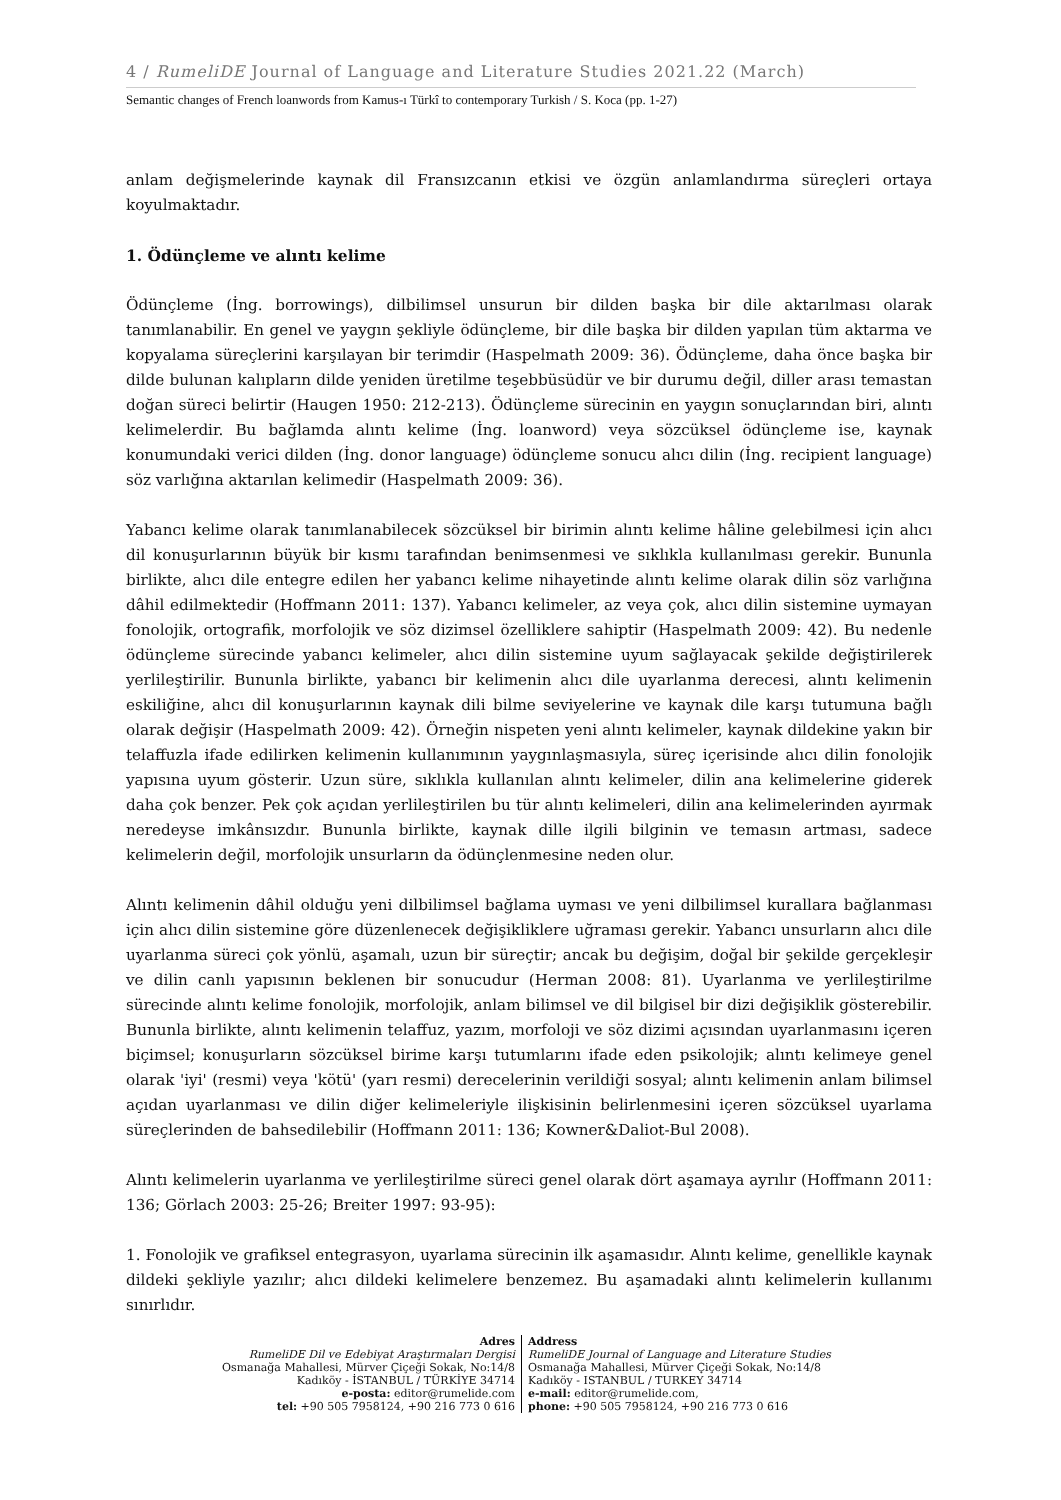4 / RumeliDE Journal of Language and Literature Studies 2021.22 (March)
Semantic changes of French loanwords from Kamus-ı Türkî to contemporary Turkish / S. Koca (pp. 1-27)
anlam değişmelerinde kaynak dil Fransızcanın etkisi ve özgün anlamlandırma süreçleri ortaya koyulmaktadır.
1. Ödünçleme ve alıntı kelime
Ödünçleme (İng. borrowings), dilbilimsel unsurun bir dilden başka bir dile aktarılması olarak tanımlanabilir. En genel ve yaygın şekliyle ödünçleme, bir dile başka bir dilden yapılan tüm aktarma ve kopyalama süreçlerini karşılayan bir terimdir (Haspelmath 2009: 36). Ödünçleme, daha önce başka bir dilde bulunan kalıpların dilde yeniden üretilme teşebbüsüdür ve bir durumu değil, diller arası temastan doğan süreci belirtir (Haugen 1950: 212-213). Ödünçleme sürecinin en yaygın sonuçlarından biri, alıntı kelimelerdir. Bu bağlamda alıntı kelime (İng. loanword) veya sözcüksel ödünçleme ise, kaynak konumundaki verici dilden (İng. donor language) ödünçleme sonucu alıcı dilin (İng. recipient language) söz varlığına aktarılan kelimedir (Haspelmath 2009: 36).
Yabancı kelime olarak tanımlanabilecek sözcüksel bir birimin alıntı kelime hâline gelebilmesi için alıcı dil konuşurlarının büyük bir kısmı tarafından benimsenmesi ve sıklıkla kullanılması gerekir. Bununla birlikte, alıcı dile entegre edilen her yabancı kelime nihayetinde alıntı kelime olarak dilin söz varlığına dâhil edilmektedir (Hoffmann 2011: 137). Yabancı kelimeler, az veya çok, alıcı dilin sistemine uymayan fonolojik, ortografik, morfolojik ve söz dizimsel özelliklere sahiptir (Haspelmath 2009: 42). Bu nedenle ödünçleme sürecinde yabancı kelimeler, alıcı dilin sistemine uyum sağlayacak şekilde değiştirilerek yerlileştirilir. Bununla birlikte, yabancı bir kelimenin alıcı dile uyarlanma derecesi, alıntı kelimenin eskiliğine, alıcı dil konuşurlarının kaynak dili bilme seviyelerine ve kaynak dile karşı tutumuna bağlı olarak değişir (Haspelmath 2009: 42). Örneğin nispeten yeni alıntı kelimeler, kaynak dildekine yakın bir telaffuzla ifade edilirken kelimenin kullanımının yaygınlaşmasıyla, süreç içerisinde alıcı dilin fonolojik yapısına uyum gösterir. Uzun süre, sıklıkla kullanılan alıntı kelimeler, dilin ana kelimelerine giderek daha çok benzer. Pek çok açıdan yerlileştirilen bu tür alıntı kelimeleri, dilin ana kelimelerinden ayırmak neredeyse imkânsızdır. Bununla birlikte, kaynak dille ilgili bilginin ve temasın artması, sadece kelimelerin değil, morfolojik unsurların da ödünçlenmesine neden olur.
Alıntı kelimenin dâhil olduğu yeni dilbilimsel bağlama uyması ve yeni dilbilimsel kurallara bağlanması için alıcı dilin sistemine göre düzenlenecek değişikliklere uğraması gerekir. Yabancı unsurların alıcı dile uyarlanma süreci çok yönlü, aşamalı, uzun bir süreçtir; ancak bu değişim, doğal bir şekilde gerçekleşir ve dilin canlı yapısının beklenen bir sonucudur (Herman 2008: 81). Uyarlanma ve yerlileştirilme sürecinde alıntı kelime fonolojik, morfolojik, anlam bilimsel ve dil bilgisel bir dizi değişiklik gösterebilir. Bununla birlikte, alıntı kelimenin telaffuz, yazım, morfoloji ve söz dizimi açısından uyarlanmasını içeren biçimsel; konuşurların sözcüksel birime karşı tutumlarını ifade eden psikolojik; alıntı kelimeye genel olarak 'iyi' (resmi) veya 'kötü' (yarı resmi) derecelerinin verildiği sosyal; alıntı kelimenin anlam bilimsel açıdan uyarlanması ve dilin diğer kelimeleriyle ilişkisinin belirlenmesini içeren sözcüksel uyarlama süreçlerinden de bahsedilebilir (Hoffmann 2011: 136; Kowner&Daliot-Bul 2008).
Alıntı kelimelerin uyarlanma ve yerlileştirilme süreci genel olarak dört aşamaya ayrılır (Hoffmann 2011: 136; Görlach 2003: 25-26; Breiter 1997: 93-95):
1. Fonolojik ve grafiksel entegrasyon, uyarlama sürecinin ilk aşamasıdır. Alıntı kelime, genellikle kaynak dildeki şekliyle yazılır; alıcı dildeki kelimelere benzemez. Bu aşamadaki alıntı kelimelerin kullanımı sınırlıdır.
Adres
RumeliDE Dil ve Edebiyat Araştırmaları Dergisi
Osmanağa Mahallesi, Mürver Çiçeği Sokak, No:14/8
Kadıköy - İSTANBUL / TÜRKİYE 34714
e-posta: editor@rumelide.com
tel: +90 505 7958124, +90 216 773 0 616
Address
RumeliDE Journal of Language and Literature Studies
Osmanağa Mahallesi, Mürver Çiçeği Sokak, No:14/8
Kadıköy - ISTANBUL / TURKEY 34714
e-mail: editor@rumelide.com,
phone: +90 505 7958124, +90 216 773 0 616